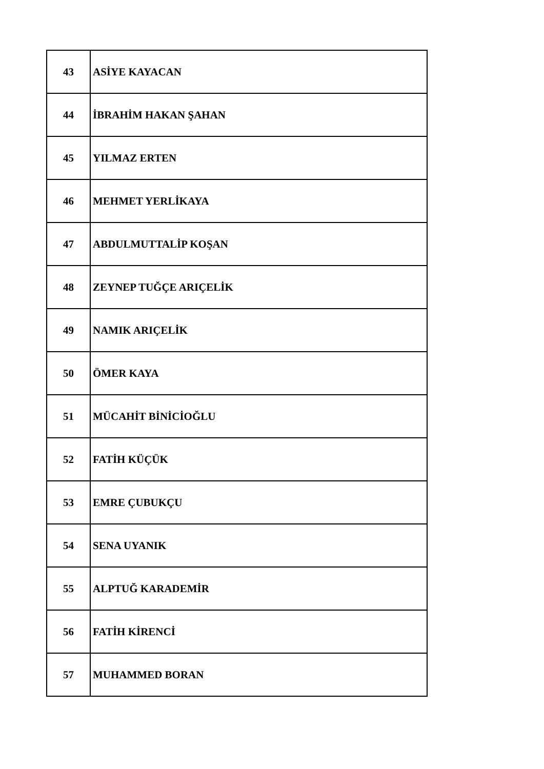| 43 | ASİYE KAYACAN |
| 44 | İBRAHİM HAKAN ŞAHAN |
| 45 | YILMAZ ERTEN |
| 46 | MEHMET YERLİKAYA |
| 47 | ABDULMUTTALİP KOŞAN |
| 48 | ZEYNEP TUĞÇE ARIÇELİK |
| 49 | NAMIK ARIÇELİK |
| 50 | ÖMER KAYA |
| 51 | MÜCAHİT BİNİCİOĞLU |
| 52 | FATİH KÜÇÜK |
| 53 | EMRE ÇUBUKÇU |
| 54 | SENA UYANIK |
| 55 | ALPTUĞ KARADEMİR |
| 56 | FATİH KİRENCİ |
| 57 | MUHAMMED BORAN |